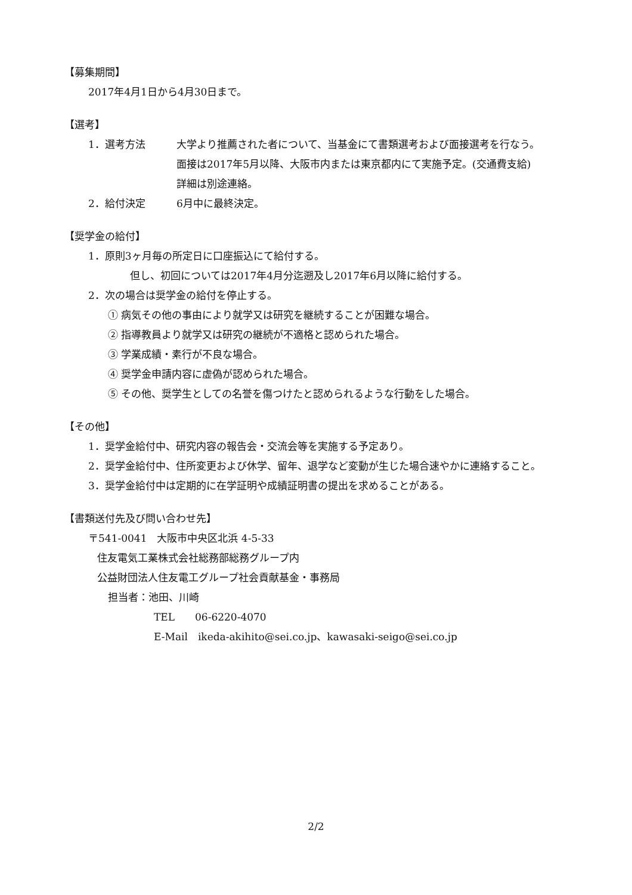【募集期間】
2017年4月1日から4月30日まで。
【選考】
1．選考方法 大学より推薦された者について、当基金にて書類選考および面接選考を行なう。
面接は2017年5月以降、大阪市内または東京都内にて実施予定。(交通費支給)
詳細は別途連絡。
2．給付決定 6月中に最終決定。
【奨学金の給付】
1．原則3ヶ月毎の所定日に口座振込にて給付する。
但し、初回については2017年4月分迄遡及し2017年6月以降に給付する。
2．次の場合は奨学金の給付を停止する。
① 病気その他の事由により就学又は研究を継続することが困難な場合。
② 指導教員より就学又は研究の継続が不適格と認められた場合。
③ 学業成績・素行が不良な場合。
④ 奨学金申請内容に虚偽が認められた場合。
⑤ その他、奨学生としての名誉を傷つけたと認められるような行動をした場合。
【その他】
1．奨学金給付中、研究内容の報告会・交流会等を実施する予定あり。
2．奨学金給付中、住所変更および休学、留年、退学など変動が生じた場合速やかに連絡すること。
3．奨学金給付中は定期的に在学証明や成績証明書の提出を求めることがある。
【書類送付先及び問い合わせ先】
〒541-0041　大阪市中央区北浜 4-5-33
住友電気工業株式会社総務部総務グループ内
公益財団法人住友電工グループ社会貢献基金・事務局
担当者：池田、川崎
TEL　　06-6220-4070
E-Mail　ikeda-akihito@sei.co.jp、kawasaki-seigo@sei.co.jp
2/2